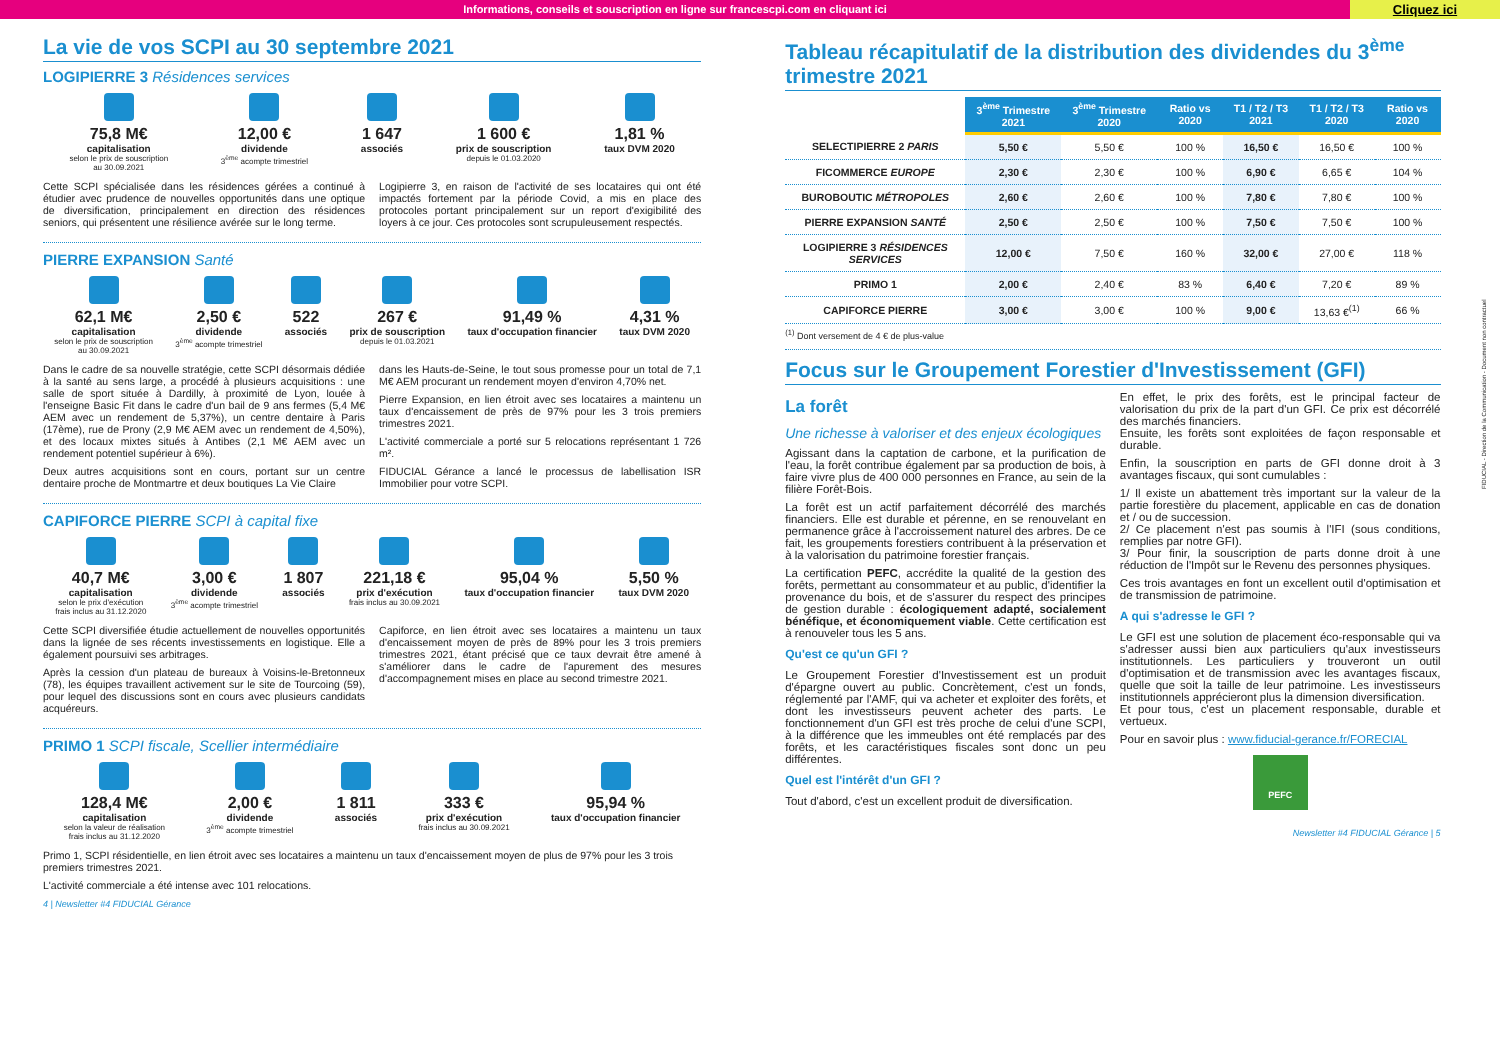Informations, conseils et souscription en ligne sur francescpi.com en cliquant ici
Cliquez ici
La vie de vos SCPI au 30 septembre 2021
LOGIPIERRE 3 Résidences services
75,8 M€
capitalisation
selon le prix de souscription
au 30.09.2021
12,00 €
dividende
3<sup>ème</sup> acompte trimestriel
1 647
associés
1 600 €
prix de souscription
depuis le 01.03.2020
1,81 %
taux DVM 2020
Cette SCPI spécialisée dans les résidences gérées a continué à étudier avec prudence de nouvelles opportunités dans une optique de diversification, principalement en direction des résidences seniors, qui présentent une résilience avérée sur le long terme.
Logipierre 3, en raison de l'activité de ses locataires qui ont été impactés fortement par la période Covid, a mis en place des protocoles portant principalement sur un report d'exigibilité des loyers à ce jour. Ces protocoles sont scrupuleusement respectés.
PIERRE EXPANSION Santé
62,1 M€
capitalisation
selon le prix de souscription
au 30.09.2021
2,50 €
dividende
3<sup>ème</sup> acompte trimestriel
522
associés
267 €
prix de souscription
depuis le 01.03.2021
91,49 %
taux d'occupation financier
4,31 %
taux DVM 2020
Dans le cadre de sa nouvelle stratégie, cette SCPI désormais dédiée à la santé au sens large, a procédé à plusieurs acquisitions : une salle de sport située à Dardilly, à proximité de Lyon, louée à l'enseigne Basic Fit dans le cadre d'un bail de 9 ans fermes (5,4 M€ AEM avec un rendement de 5,37%), un centre dentaire à Paris (17ème), rue de Prony (2,9 M€ AEM avec un rendement de 4,50%), et des locaux mixtes situés à Antibes (2,1 M€ AEM avec un rendement potentiel supérieur à 6%).
Deux autres acquisitions sont en cours, portant sur un centre dentaire proche de Montmartre et deux boutiques La Vie Claire
dans les Hauts-de-Seine, le tout sous promesse pour un total de 7,1 M€ AEM procurant un rendement moyen d'environ 4,70% net.
Pierre Expansion, en lien étroit avec ses locataires a maintenu un taux d'encaissement de près de 97% pour les 3 trois premiers trimestres 2021.
L'activité commerciale a porté sur 5 relocations représentant 1 726 m².
FIDUCIAL Gérance a lancé le processus de labellisation ISR Immobilier pour votre SCPI.
CAPIFORCE PIERRE SCPI à capital fixe
40,7 M€
capitalisation
selon le prix d'exécution
frais inclus au 31.12.2020
3,00 €
dividende
3<sup>ème</sup> acompte trimestriel
1 807
associés
221,18 €
prix d'exécution
frais inclus au 30.09.2021
95,04 %
taux d'occupation financier
5,50 %
taux DVM 2020
Cette SCPI diversifiée étudie actuellement de nouvelles opportunités dans la lignée de ses récents investissements en logistique. Elle a également poursuivi ses arbitrages.
Après la cession d'un plateau de bureaux à Voisins-le-Bretonneux (78), les équipes travaillent activement sur le site de Tourcoing (59), pour lequel des discussions sont en cours avec plusieurs candidats acquéreurs.
Capiforce, en lien étroit avec ses locataires a maintenu un taux d'encaissement moyen de près de 89% pour les 3 trois premiers trimestres 2021, étant précisé que ce taux devrait être amené à s'améliorer dans le cadre de l'apurement des mesures d'accompagnement mises en place au second trimestre 2021.
PRIMO 1 SCPI fiscale, Scellier intermédiaire
128,4 M€
capitalisation
selon la valeur de réalisation
frais inclus au 31.12.2020
2,00 €
dividende
3<sup>ème</sup> acompte trimestriel
1 811
associés
333 €
prix d'exécution
frais inclus au 30.09.2021
95,94 %
taux d'occupation financier
Primo 1, SCPI résidentielle, en lien étroit avec ses locataires a maintenu un taux d'encaissement moyen de plus de 97% pour les 3 trois premiers trimestres 2021.
L'activité commerciale a été intense avec 101 relocations.
4 | Newsletter #4 FIDUCIAL Gérance
Tableau récapitulatif de la distribution des dividendes du 3<sup>ème</sup> trimestre 2021
| | 3<sup>ème</sup> Trimestre 2021 | 3<sup>ème</sup> Trimestre 2020 | Ratio vs 2020 | T1 / T2 / T3 2021 | T1 / T2 / T3 2020 | Ratio vs 2020 |
| --- | --- | --- | --- | --- | --- | --- |
| SELECTIPIERRE 2 PARIS | 5,50 € | 5,50 € | 100 % | 16,50 € | 16,50 € | 100 % |
| FICOMMERCE EUROPE | 2,30 € | 2,30 € | 100 % | 6,90 € | 6,65 € | 104 % |
| BUROBOUTIC MÉTROPOLES | 2,60 € | 2,60 € | 100 % | 7,80 € | 7,80 € | 100 % |
| PIERRE EXPANSION SANTÉ | 2,50 € | 2,50 € | 100 % | 7,50 € | 7,50 € | 100 % |
| LOGIPIERRE 3 RÉSIDENCES SERVICES | 12,00 € | 7,50 € | 160 % | 32,00 € | 27,00 € | 118 % |
| PRIMO 1 | 2,00 € | 2,40 € | 83 % | 6,40 € | 7,20 € | 89 % |
| CAPIFORCE PIERRE | 3,00 € | 3,00 € | 100 % | 9,00 € | 13,63 €<sup>(1)</sup> | 66 % |
<sup>(1)</sup> Dont versement de 4 € de plus-value
Focus sur le Groupement Forestier d'Investissement (GFI)
La forêt
Une richesse à valoriser et des enjeux écologiques
Agissant dans la captation de carbone, et la purification de l'eau, la forêt contribue également par sa production de bois, à faire vivre plus de 400 000 personnes en France, au sein de la filière Forêt-Bois.
La forêt est un actif parfaitement décorrélé des marchés financiers. Elle est durable et pérenne, en se renouvelant en permanence grâce à l'accroissement naturel des arbres. De ce fait, les groupements forestiers contribuent à la préservation et à la valorisation du patrimoine forestier français.
La certification PEFC, accrédite la qualité de la gestion des forêts, permettant au consommateur et au public, d'identifier la provenance du bois, et de s'assurer du respect des principes de gestion durable : écologiquement adapté, socialement bénéfique, et économiquement viable. Cette certification est à renouveler tous les 5 ans.
Qu'est ce qu'un GFI ?
Le Groupement Forestier d'Investissement est un produit d'épargne ouvert au public. Concrètement, c'est un fonds, réglementé par l'AMF, qui va acheter et exploiter des forêts, et dont les investisseurs peuvent acheter des parts. Le fonctionnement d'un GFI est très proche de celui d'une SCPI, à la différence que les immeubles ont été remplacés par des forêts, et les caractéristiques fiscales sont donc un peu différentes.
Quel est l'intérêt d'un GFI ?
Tout d'abord, c'est un excellent produit de diversification.
En effet, le prix des forêts, est le principal facteur de valorisation du prix de la part d'un GFI. Ce prix est décorrélé des marchés financiers.
Ensuite, les forêts sont exploitées de façon responsable et durable.
Enfin, la souscription en parts de GFI donne droit à 3 avantages fiscaux, qui sont cumulables :
1/ Il existe un abattement très important sur la valeur de la partie forestière du placement, applicable en cas de donation et / ou de succession.
2/ Ce placement n'est pas soumis à l'IFI (sous conditions, remplies par notre GFI).
3/ Pour finir, la souscription de parts donne droit à une réduction de l'Impôt sur le Revenu des personnes physiques.
Ces trois avantages en font un excellent outil d'optimisation et de transmission de patrimoine.
A qui s'adresse le GFI ?
Le GFI est une solution de placement éco-responsable qui va s'adresser aussi bien aux particuliers qu'aux investisseurs institutionnels. Les particuliers y trouveront un outil d'optimisation et de transmission avec les avantages fiscaux, quelle que soit la taille de leur patrimoine. Les investisseurs institutionnels apprécieront plus la dimension diversification.
Et pour tous, c'est un placement responsable, durable et vertueux.
Pour en savoir plus : www.fiducial-gerance.fr/FORECIAL
PEFC
Newsletter #4 FIDUCIAL Gérance | 5
FIDUCIAL - Direction de la Communication - Document non contractuel